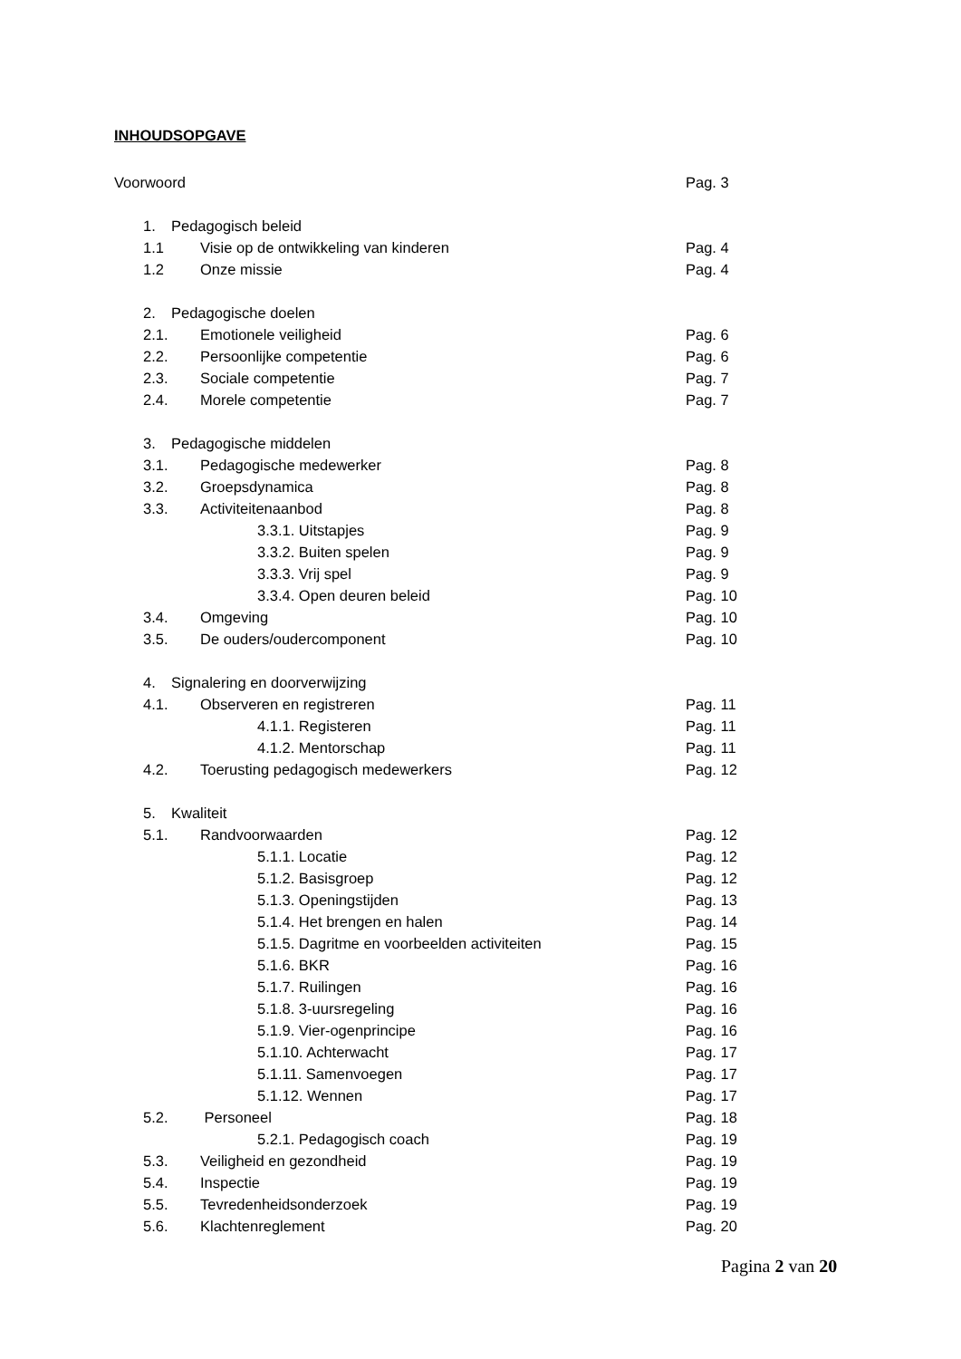INHOUDSOPGAVE
Voorwoord Pag. 3
1. Pedagogisch beleid
1.1 Visie op de ontwikkeling van kinderen Pag. 4
1.2 Onze missie Pag. 4
2. Pedagogische doelen
2.1. Emotionele veiligheid Pag. 6
2.2. Persoonlijke competentie Pag. 6
2.3. Sociale competentie Pag. 7
2.4. Morele competentie Pag. 7
3. Pedagogische middelen
3.1. Pedagogische medewerker Pag. 8
3.2. Groepsdynamica Pag. 8
3.3. Activiteitenaanbod Pag. 8
3.3.1. Uitstapjes Pag. 9
3.3.2. Buiten spelen Pag. 9
3.3.3. Vrij spel Pag. 9
3.3.4. Open deuren beleid Pag. 10
3.4. Omgeving Pag. 10
3.5. De ouders/oudercomponent Pag. 10
4. Signalering en doorverwijzing
4.1. Observeren en registreren Pag. 11
4.1.1. Registeren Pag. 11
4.1.2. Mentorschap Pag. 11
4.2. Toerusting pedagogisch medewerkers Pag. 12
5. Kwaliteit
5.1. Randvoorwaarden Pag. 12
5.1.1. Locatie Pag. 12
5.1.2. Basisgroep Pag. 12
5.1.3. Openingstijden Pag. 13
5.1.4. Het brengen en halen Pag. 14
5.1.5. Dagritme en voorbeelden activiteiten Pag. 15
5.1.6. BKR Pag. 16
5.1.7. Ruilingen Pag. 16
5.1.8. 3-uursregeling Pag. 16
5.1.9. Vier-ogenprincipe Pag. 16
5.1.10. Achterwacht Pag. 17
5.1.11. Samenvoegen Pag. 17
5.1.12. Wennen Pag. 17
5.2. Personeel Pag. 18
5.2.1. Pedagogisch coach Pag. 19
5.3. Veiligheid en gezondheid Pag. 19
5.4. Inspectie Pag. 19
5.5. Tevredenheidsonderzoek Pag. 19
5.6. Klachtenreglement Pag. 20
Pagina 2 van 20